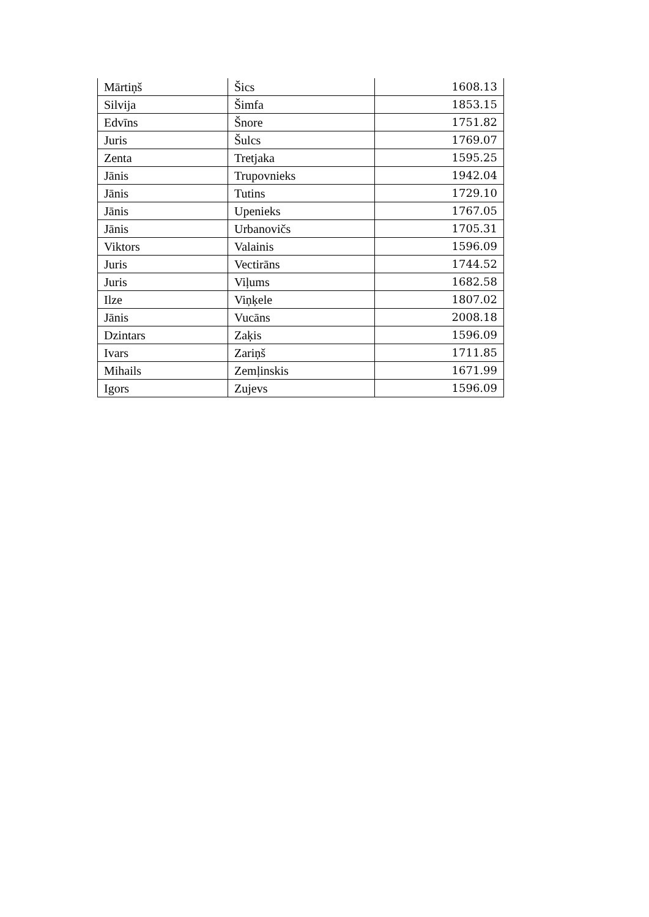| Mārtiņš | Šics | 1608.13 |
| Silvija | Šimfa | 1853.15 |
| Edvīns | Šnore | 1751.82 |
| Juris | Šulcs | 1769.07 |
| Zenta | Tretjaka | 1595.25 |
| Jānis | Trupovnieks | 1942.04 |
| Jānis | Tutins | 1729.10 |
| Jānis | Upenieks | 1767.05 |
| Jānis | Urbanovičs | 1705.31 |
| Viktors | Valainis | 1596.09 |
| Juris | Vectirāns | 1744.52 |
| Juris | Viļums | 1682.58 |
| Ilze | Viņķele | 1807.02 |
| Jānis | Vucāns | 2008.18 |
| Dzintars | Zaķis | 1596.09 |
| Ivars | Zariņš | 1711.85 |
| Mihails | Zemļinskis | 1671.99 |
| Igors | Zujevs | 1596.09 |